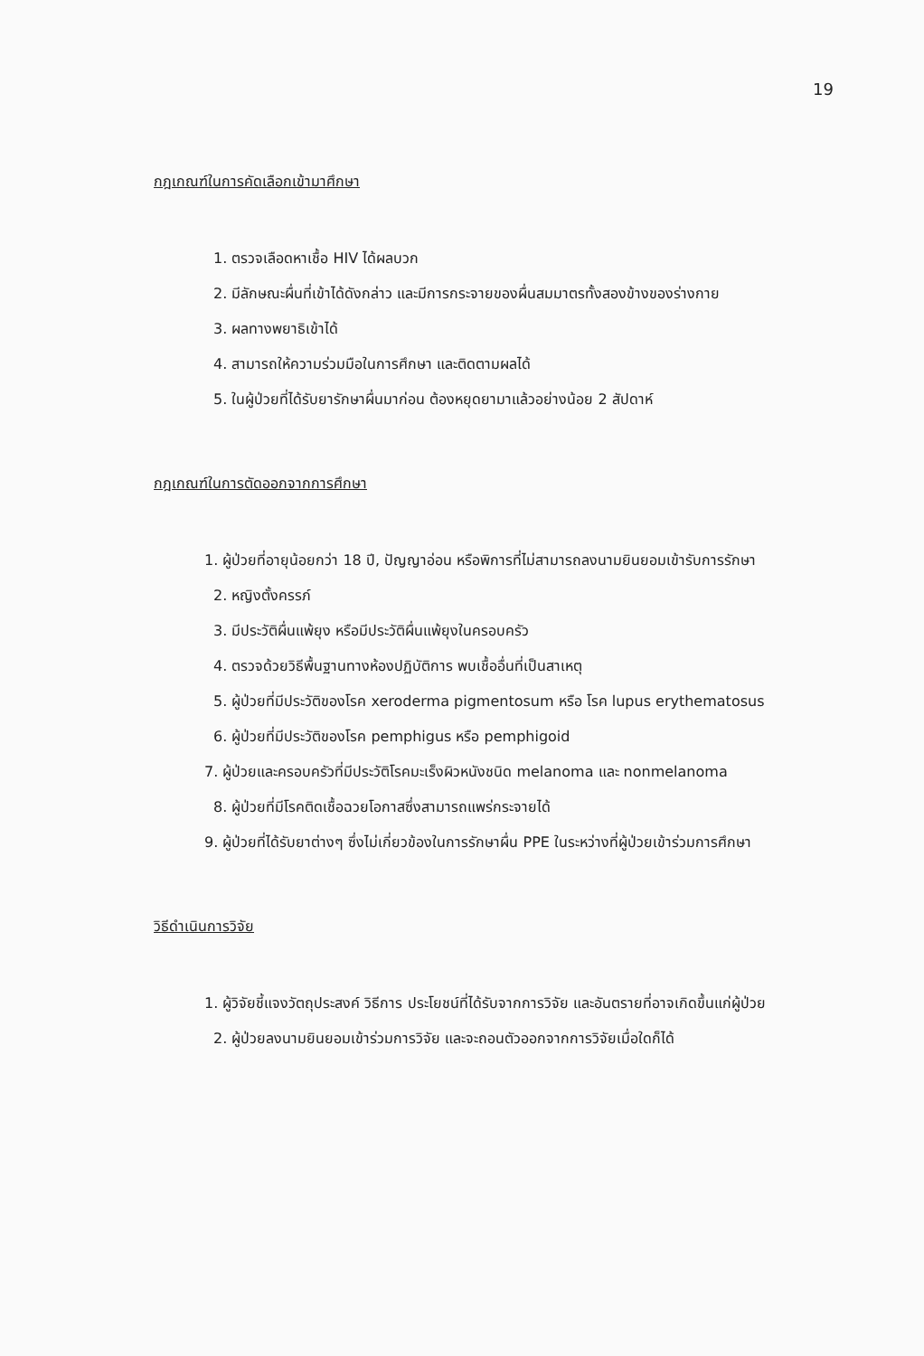19
กฎเกณฑ์ในการคัดเลือกเข้ามาศึกษา
1. ตรวจเลือดหาเชื้อ HIV ได้ผลบวก
2. มีลักษณะผื่นที่เข้าได้ดังกล่าว และมีการกระจายของผื่นสมมาตรทั้งสองข้างของร่างกาย
3. ผลทางพยาธิเข้าได้
4. สามารถให้ความร่วมมือในการศึกษา และติดตามผลได้
5. ในผู้ป่วยที่ได้รับยารักษาผื่นมาก่อน ต้องหยุดยามาแล้วอย่างน้อย 2 สัปดาห์
กฎเกณฑ์ในการตัดออกจากการศึกษา
1. ผู้ป่วยที่อายุน้อยกว่า 18 ปี, ปัญญาอ่อน หรือพิการที่ไม่สามารถลงนามยินยอมเข้ารับการรักษา
2. หญิงตั้งครรภ์
3. มีประวัติผื่นแพ้ยุง หรือมีประวัติผื่นแพ้ยุงในครอบครัว
4. ตรวจด้วยวิธีพื้นฐานทางห้องปฏิบัติการ พบเชื้ออื่นที่เป็นสาเหตุ
5. ผู้ป่วยที่มีประวัติของโรค xeroderma pigmentosum หรือ โรค lupus erythematosus
6. ผู้ป่วยที่มีประวัติของโรค pemphigus หรือ pemphigoid
7. ผู้ป่วยและครอบครัวที่มีประวัติโรคมะเร็งผิวหนังชนิด melanoma และ nonmelanoma
8. ผู้ป่วยที่มีโรคติดเชื้อฉวยโอกาสซึ่งสามารถแพร่กระจายได้
9. ผู้ป่วยที่ได้รับยาต่างๆ ซึ่งไม่เกี่ยวข้องในการรักษาผื่น PPE ในระหว่างที่ผู้ป่วยเข้าร่วมการศึกษา
วิธีดำเนินการวิจัย
1. ผู้วิจัยชี้แจงวัตถุประสงค์ วิธีการ ประโยชน์ที่ได้รับจากการวิจัย และอันตรายที่อาจเกิดขึ้นแก่ผู้ป่วย
2. ผู้ป่วยลงนามยินยอมเข้าร่วมการวิจัย และจะถอนตัวออกจากการวิจัยเมื่อใดก็ได้